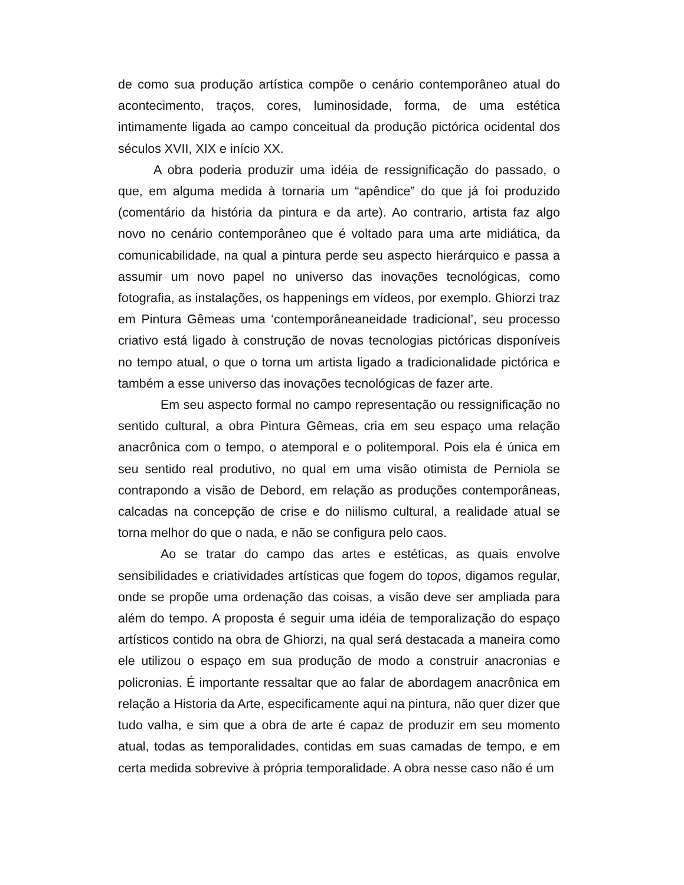de como sua produção artística compõe o cenário contemporâneo atual do acontecimento, traços, cores, luminosidade, forma, de uma estética intimamente ligada ao campo conceitual da produção pictórica ocidental dos séculos XVII, XIX e início XX.
A obra poderia produzir uma idéia de ressignificação do passado, o que, em alguma medida à tornaria um “apêndice” do que já foi produzido (comentário da história da pintura e da arte). Ao contrario, artista faz algo novo no cenário contemporâneo que é voltado para uma arte midiática, da comunicabilidade, na qual a pintura perde seu aspecto hierárquico e passa a assumir um novo papel no universo das inovações tecnológicas, como fotografia, as instalações, os happenings em vídeos, por exemplo. Ghiorzi traz em Pintura Gêmeas uma ‘contemporâneaneidade tradicional’, seu processo criativo está ligado à construção de novas tecnologias pictóricas disponíveis no tempo atual, o que o torna um artista ligado a tradicionalidade pictórica e também a esse universo das inovações tecnológicas de fazer arte.
Em seu aspecto formal no campo representação ou ressignificação no sentido cultural, a obra Pintura Gêmeas, cria em seu espaço uma relação anacrônica com o tempo, o atemporal e o politemporal. Pois ela é única em seu sentido real produtivo, no qual em uma visão otimista de Perniola se contrapondo a visão de Debord, em relação as produções contemporâneas, calcadas na concepção de crise e do niilismo cultural, a realidade atual se torna melhor do que o nada, e não se configura pelo caos.
Ao se tratar do campo das artes e estéticas, as quais envolve sensibilidades e criatividades artísticas que fogem do topos, digamos regular, onde se propõe uma ordenação das coisas, a visão deve ser ampliada para além do tempo. A proposta é seguir uma idéia de temporalização do espaço artísticos contido na obra de Ghiorzi, na qual será destacada a maneira como ele utilizou o espaço em sua produção de modo a construir anacronias e policronias. É importante ressaltar que ao falar de abordagem anacrônica em relação a Historia da Arte, especificamente aqui na pintura, não quer dizer que tudo valha, e sim que a obra de arte é capaz de produzir em seu momento atual, todas as temporalidades, contidas em suas camadas de tempo, e em certa medida sobrevive à própria temporalidade. A obra nesse caso não é um